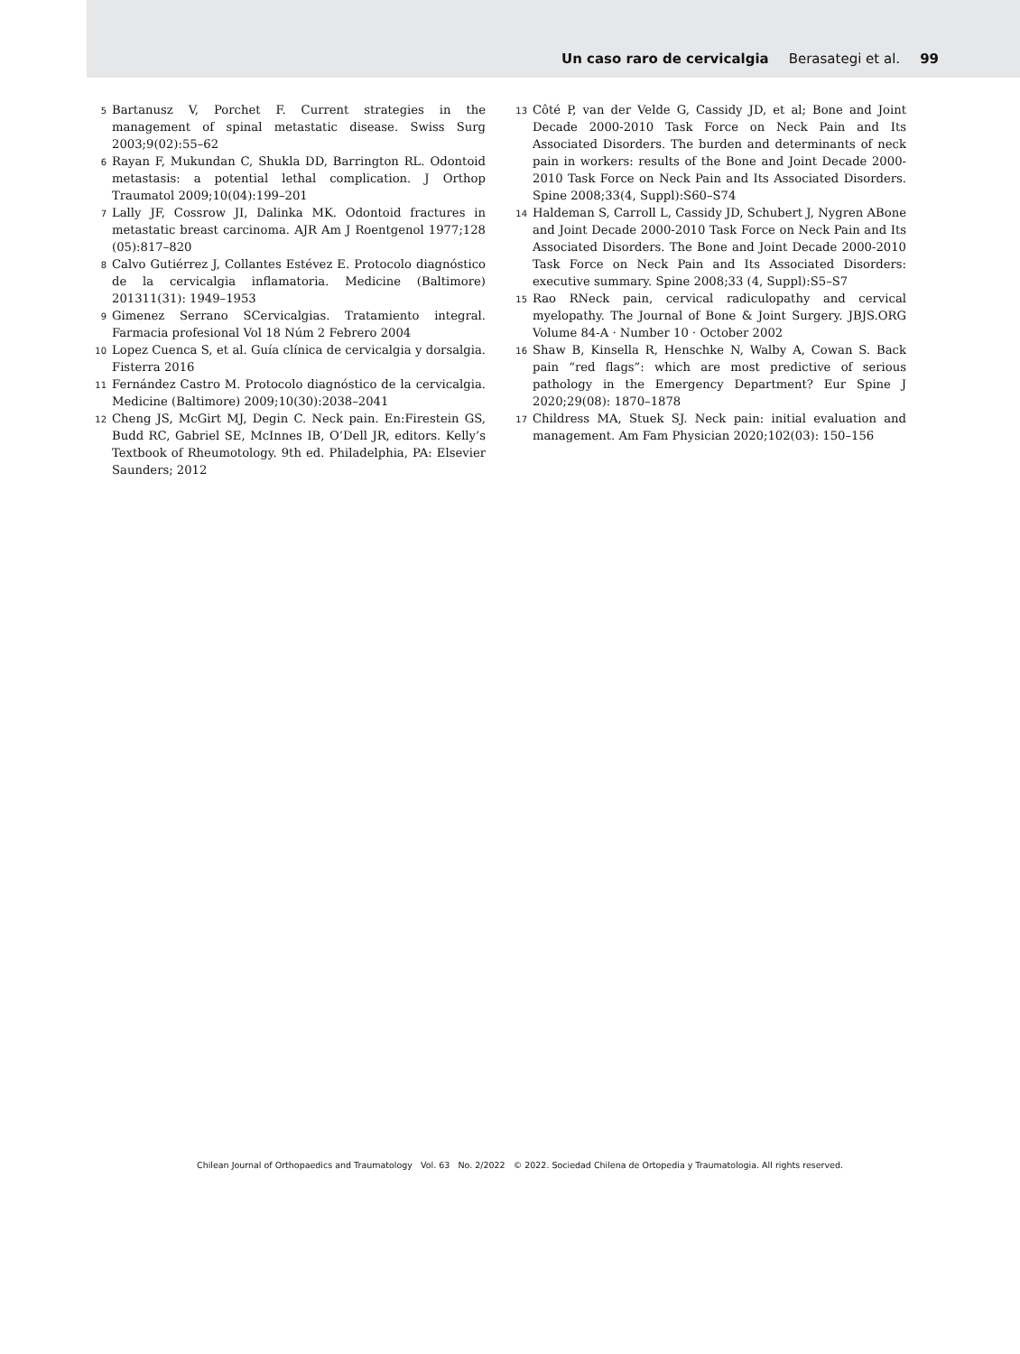Un caso raro de cervicalgia Berasategi et al. 99
5
Bartanusz V, Porchet F. Current strategies in the management of spinal metastatic disease. Swiss Surg 2003;9(02):55–62
6
Rayan F, Mukundan C, Shukla DD, Barrington RL. Odontoid metastasis: a potential lethal complication. J Orthop Traumatol 2009;10(04):199–201
7
Lally JF, Cossrow JI, Dalinka MK. Odontoid fractures in metastatic breast carcinoma. AJR Am J Roentgenol 1977;128 (05):817–820
8
Calvo Gutiérrez J, Collantes Estévez E. Protocolo diagnóstico de la cervicalgia inflamatoria. Medicine (Baltimore) 201311(31): 1949–1953
9
Gimenez Serrano SCervicalgias. Tratamiento integral. Farmacia profesional Vol 18 Núm 2 Febrero 2004
10
Lopez Cuenca S, et al. Guía clínica de cervicalgia y dorsalgia. Fisterra 2016
11
Fernández Castro M. Protocolo diagnóstico de la cervicalgia. Medicine (Baltimore) 2009;10(30):2038–2041
12
Cheng JS, McGirt MJ, Degin C. Neck pain. En:Firestein GS, Budd RC, Gabriel SE, McInnes IB, O’Dell JR, editors. Kelly’s Textbook of Rheumotology. 9th ed. Philadelphia, PA: Elsevier Saunders; 2012
13
Côté P, van der Velde G, Cassidy JD, et al; Bone and Joint Decade 2000-2010 Task Force on Neck Pain and Its Associated Disorders. The burden and determinants of neck pain in workers: results of the Bone and Joint Decade 2000-2010 Task Force on Neck Pain and Its Associated Disorders. Spine 2008;33(4, Suppl):S60–S74
14
Haldeman S, Carroll L, Cassidy JD, Schubert J, Nygren ABone and Joint Decade 2000-2010 Task Force on Neck Pain and Its Associated Disorders. The Bone and Joint Decade 2000-2010 Task Force on Neck Pain and Its Associated Disorders: executive summary. Spine 2008;33 (4, Suppl):S5–S7
15
Rao RNeck pain, cervical radiculopathy and cervical myelopathy. The Journal of Bone & Joint Surgery. JBJS.ORG Volume 84-A · Number 10 · October 2002
16
Shaw B, Kinsella R, Henschke N, Walby A, Cowan S. Back pain “red flags”: which are most predictive of serious pathology in the Emergency Department? Eur Spine J 2020;29(08): 1870–1878
17
Childress MA, Stuek SJ. Neck pain: initial evaluation and management. Am Fam Physician 2020;102(03): 150–156
Chilean Journal of Orthopaedics and Traumatology Vol. 63 No. 2/2022 © 2022. Sociedad Chilena de Ortopedia y Traumatologia. All rights reserved.